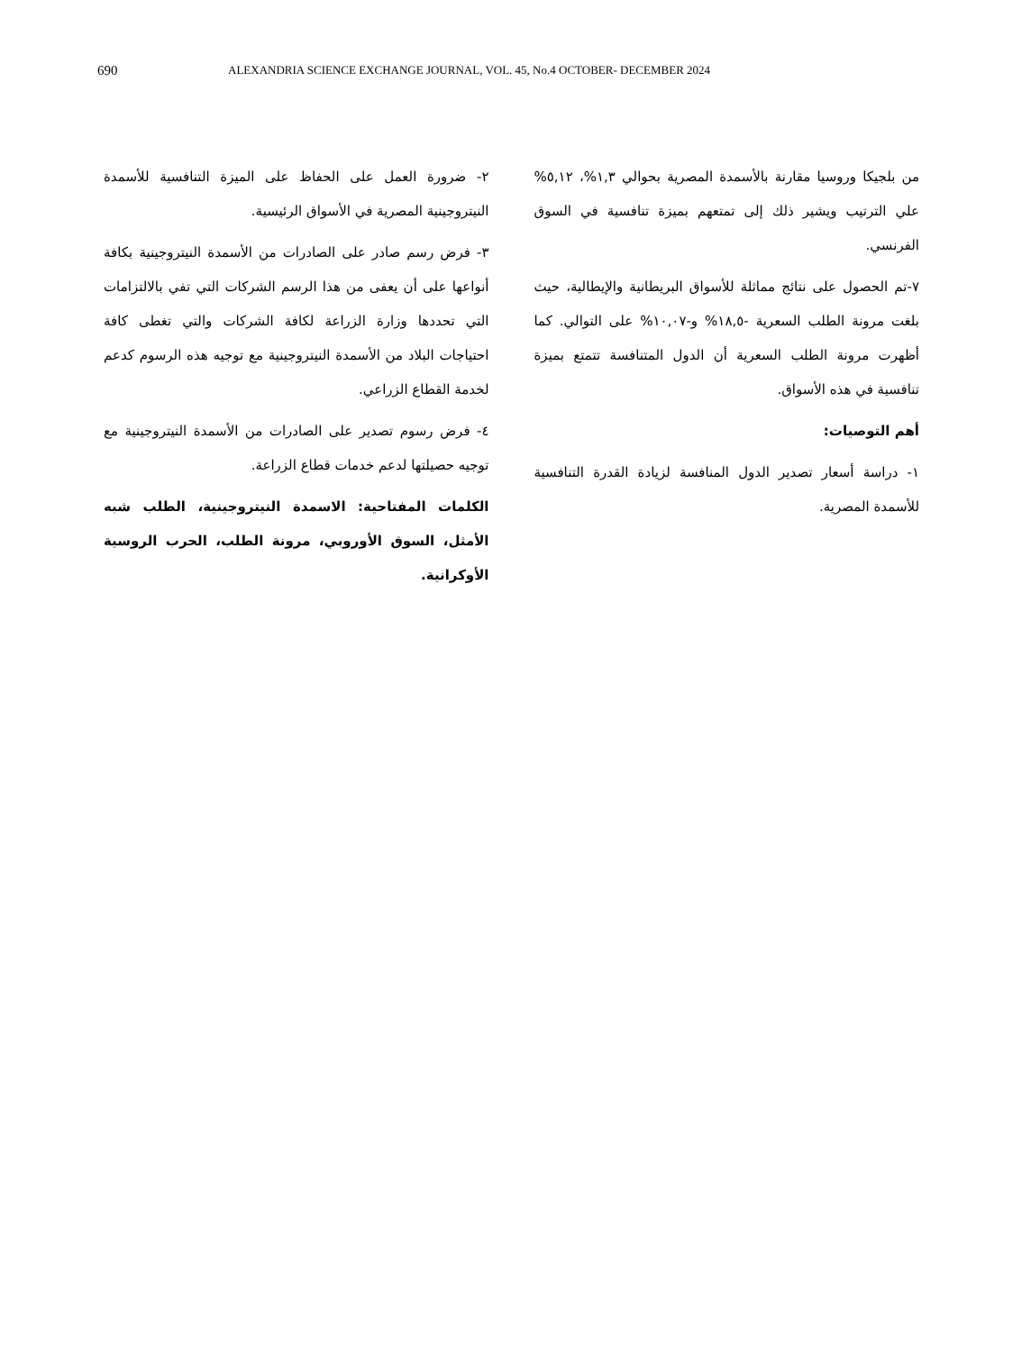690 ALEXANDRIA SCIENCE EXCHANGE JOURNAL, VOL. 45, No.4 OCTOBER- DECEMBER 2024
من بلجيكا وروسيا مقارنة بالأسمدة المصرية بحوالي ١,٣%، ٥,١٢% علي الترتيب ويشير ذلك إلى تمتعهم بميزة تنافسية في السوق الفرنسي.
٧-تم الحصول على نتائج مماثلة للأسواق البريطانية والإيطالية، حيث بلغت مرونة الطلب السعرية -١٨,٥% و-١٠,٠٧% على التوالي. كما أظهرت مرونة الطلب السعرية أن الدول المتنافسة تتمتع بميزة تنافسية في هذه الأسواق.
أهم التوصيات:
١- دراسة أسعار تصدير الدول المنافسة لزيادة القدرة التنافسية للأسمدة المصرية.
٢- ضرورة العمل على الحفاظ على الميزة التنافسية للأسمدة النيتروجينية المصرية في الأسواق الرئيسية.
٣- فرض رسم صادر على الصادرات من الأسمدة النيتروجينية بكافة أنواعها على أن يعفى من هذا الرسم الشركات التي تفي بالالتزامات التي تحددها وزارة الزراعة لكافة الشركات والتي تغطى كافة احتياجات البلاد من الأسمدة النيتروجينية مع توجيه هذه الرسوم كدعم لخدمة القطاع الزراعي.
٤- فرض رسوم تصدير على الصادرات من الأسمدة النيتروجينية مع توجيه حصيلتها لدعم خدمات قطاع الزراعة.
الكلمات المفتاحية: الاسمدة النيتروجينية، الطلب شبه الأمثل، السوق الأوروبي، مرونة الطلب، الحرب الروسية الأوكرانية.